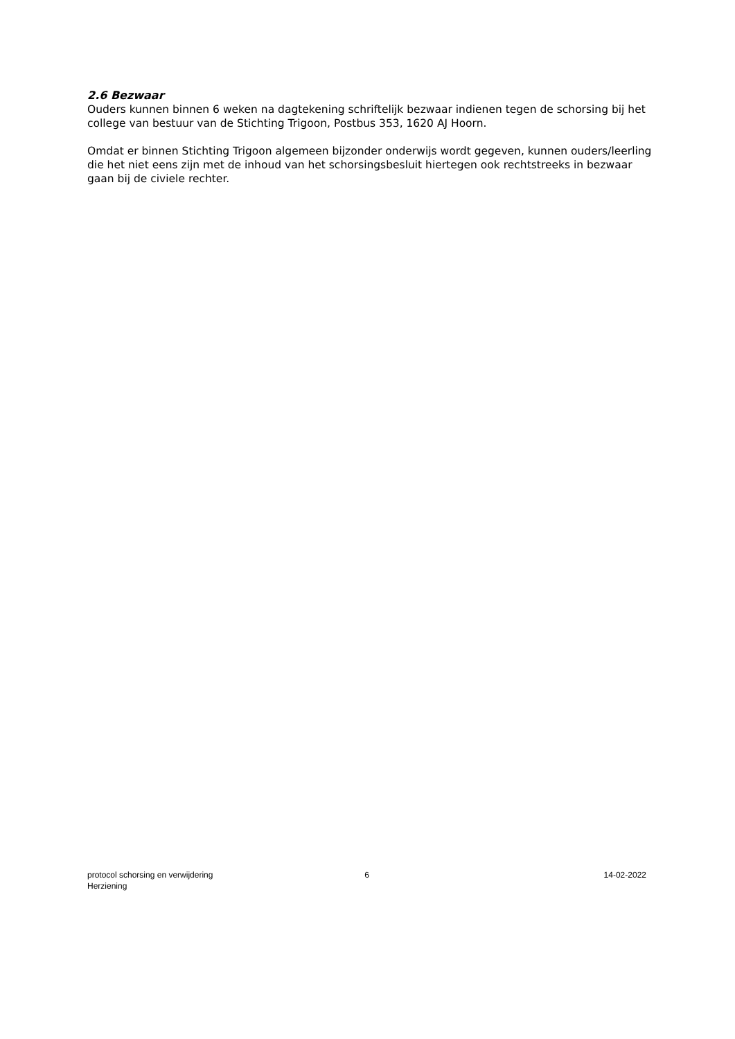2.6 Bezwaar
Ouders kunnen binnen 6 weken na dagtekening schriftelijk bezwaar indienen tegen de schorsing bij het college van bestuur van de Stichting Trigoon, Postbus 353, 1620 AJ Hoorn.
Omdat er binnen Stichting Trigoon algemeen bijzonder onderwijs wordt gegeven, kunnen ouders/leerling die het niet eens zijn met de inhoud van het schorsingsbesluit hiertegen ook rechtstreeks in bezwaar gaan bij de civiele rechter.
protocol schorsing en verwijdering
Herziening
6 14-02-2022